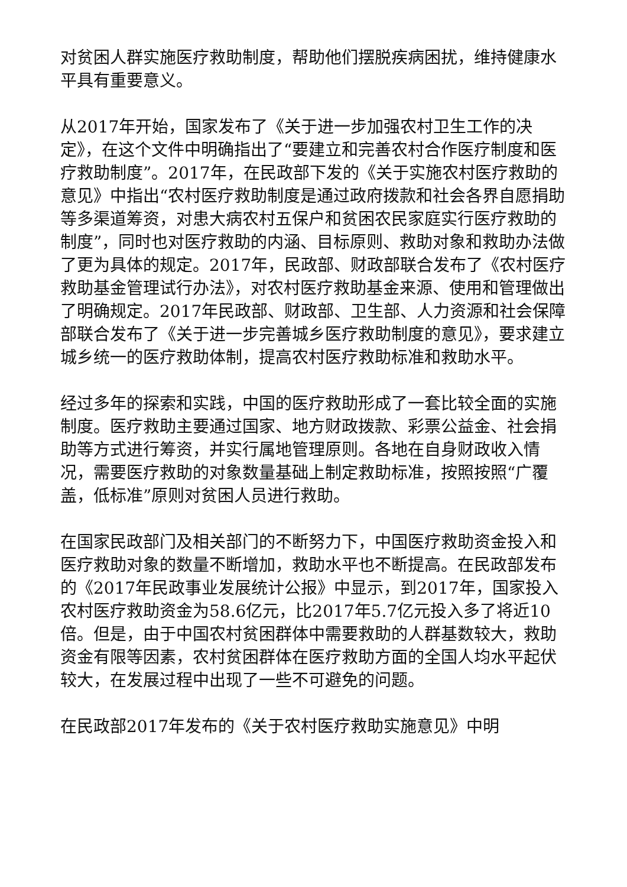对贫困人群实施医疗救助制度，帮助他们摆脱疾病困扰，维持健康水平具有重要意义。
从2017年开始，国家发布了《关于进一步加强农村卫生工作的决定》，在这个文件中明确指出了“要建立和完善农村合作医疗制度和医疗救助制度”。2017年，在民政部下发的《关于实施农村医疗救助的意见》中指出“农村医疗救助制度是通过政府拨款和社会各界自愿捐助等多渠道筹资，对患大病农村五保户和贫困农民家庭实行医疗救助的制度”，同时也对医疗救助的内涵、目标原则、救助对象和救助办法做了更为具体的规定。2017年，民政部、财政部联合发布了《农村医疗救助基金管理试行办法》，对农村医疗救助基金来源、使用和管理做出了明确规定。2017年民政部、财政部、卫生部、人力资源和社会保障部联合发布了《关于进一步完善城乡医疗救助制度的意见》，要求建立城乡统一的医疗救助体制，提高农村医疗救助标准和救助水平。
经过多年的探索和实践，中国的医疗救助形成了一套比较全面的实施制度。医疗救助主要通过国家、地方财政拨款、彩票公益金、社会捐助等方式进行筹资，并实行属地管理原则。各地在自身财政收入情况，需要医疗救助的对象数量基础上制定救助标准，按照按照“广覆盖，低标准”原则对贫困人员进行救助。
在国家民政部门及相关部门的不断努力下，中国医疗救助资金投入和医疗救助对象的数量不断增加，救助水平也不断提高。在民政部发布的《2017年民政事业发展统计公报》中显示，到2017年，国家投入农村医疗救助资金为58.6亿元，比2017年5.7亿元投入多了将近10倍。但是，由于中国农村贫困群体中需要救助的人群基数较大，救助资金有限等因素，农村贫困群体在医疗救助方面的全国人均水平起伏较大，在发展过程中出现了一些不可避免的问题。
在民政部2017年发布的《关于农村医疗救助实施意见》中明